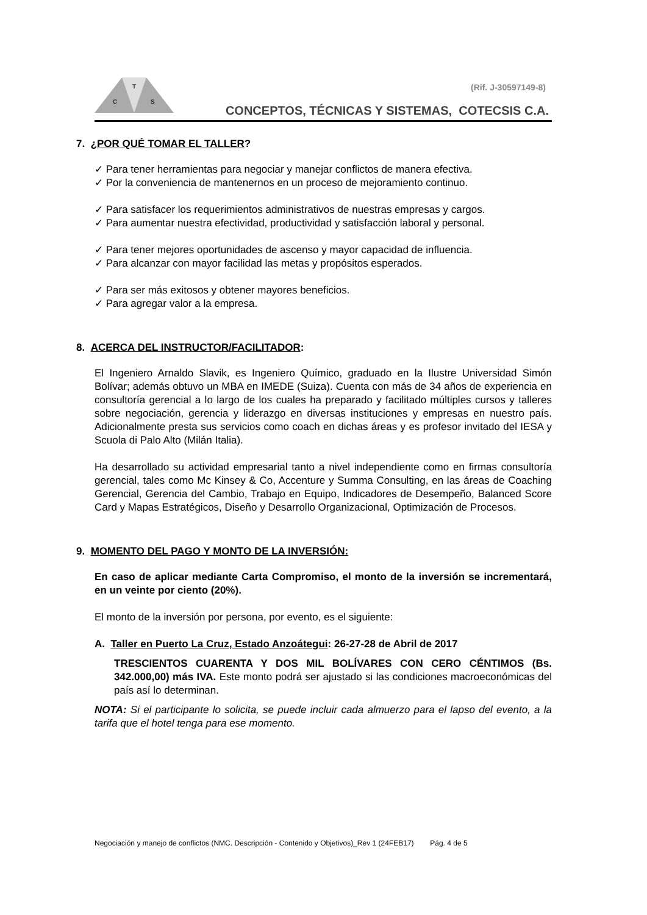T
C
S
(Rif. J-30597149-8)
CONCEPTOS, TÉCNICAS Y SISTEMAS, COTECSIS C.A.
7. ¿POR QUÉ TOMAR EL TALLER?
✓ Para tener herramientas para negociar y manejar conflictos de manera efectiva.
✓ Por la conveniencia de mantenernos en un proceso de mejoramiento continuo.
✓ Para satisfacer los requerimientos administrativos de nuestras empresas y cargos.
✓ Para aumentar nuestra efectividad, productividad y satisfacción laboral y personal.
✓ Para tener mejores oportunidades de ascenso y mayor capacidad de influencia.
✓ Para alcanzar con mayor facilidad las metas y propósitos esperados.
✓ Para ser más exitosos y obtener mayores beneficios.
✓ Para agregar valor a la empresa.
8. ACERCA DEL INSTRUCTOR/FACILITADOR:
El Ingeniero Arnaldo Slavik, es Ingeniero Químico, graduado en la Ilustre Universidad Simón Bolívar; además obtuvo un MBA en IMEDE (Suiza). Cuenta con más de 34 años de experiencia en consultoría gerencial a lo largo de los cuales ha preparado y facilitado múltiples cursos y talleres sobre negociación, gerencia y liderazgo en diversas instituciones y empresas en nuestro país. Adicionalmente presta sus servicios como coach en dichas áreas y es profesor invitado del IESA y Scuola di Palo Alto (Milán Italia).
Ha desarrollado su actividad empresarial tanto a nivel independiente como en firmas consultoría gerencial, tales como Mc Kinsey & Co, Accenture y Summa Consulting, en las áreas de Coaching Gerencial, Gerencia del Cambio, Trabajo en Equipo, Indicadores de Desempeño, Balanced Score Card y Mapas Estratégicos, Diseño y Desarrollo Organizacional, Optimización de Procesos.
9. MOMENTO DEL PAGO Y MONTO DE LA INVERSIÓN:
En caso de aplicar mediante Carta Compromiso, el monto de la inversión se incrementará, en un veinte por ciento (20%).
El monto de la inversión por persona, por evento, es el siguiente:
A. Taller en Puerto La Cruz, Estado Anzoátegui: 26-27-28 de Abril de 2017
TRESCIENTOS CUARENTA Y DOS MIL BOLÍVARES CON CERO CÉNTIMOS (Bs. 342.000,00) más IVA. Este monto podrá ser ajustado si las condiciones macroeconómicas del país así lo determinan.
NOTA: Si el participante lo solicita, se puede incluir cada almuerzo para el lapso del evento, a la tarifa que el hotel tenga para ese momento.
Negociación y manejo de conflictos (NMC. Descripción - Contenido y Objetivos)_Rev 1 (24FEB17) Pág. 4 de 5